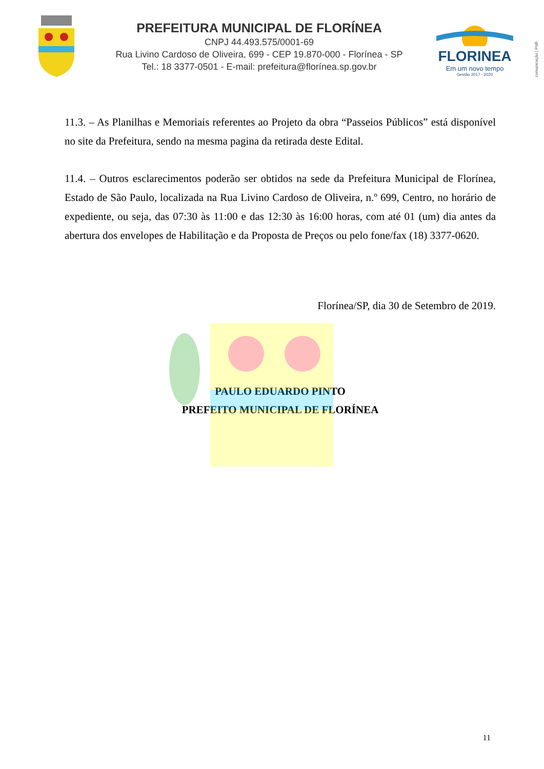PREFEITURA MUNICIPAL DE FLORÍNEA
CNPJ 44.493.575/0001-69
Rua Livino Cardoso de Oliveira, 699 - CEP 19.870-000 - Florínea - SP
Tel.: 18 3377-0501 - E-mail: prefeitura@florínea.sp.gov.br
FLORINEA
Em um novo tempo
Gestão 2017 - 2020
comunicação | PMF
11.3. – As Planilhas e Memoriais referentes ao Projeto da obra “Passeios Públicos” está disponível no site da Prefeitura, sendo na mesma pagina da retirada deste Edital.
11.4. – Outros esclarecimentos poderão ser obtidos na sede da Prefeitura Municipal de Florínea, Estado de São Paulo, localizada na Rua Livino Cardoso de Oliveira, n.º 699, Centro, no horário de expediente, ou seja, das 07:30 às 11:00 e das 12:30 às 16:00 horas, com até 01 (um) dia antes da abertura dos envelopes de Habilitação e da Proposta de Preços ou pelo fone/fax (18) 3377-0620.
Florínea/SP, dia 30 de Setembro de 2019.
PAULO EDUARDO PINTO
PREFEITO MUNICIPAL DE FLORÍNEA
11